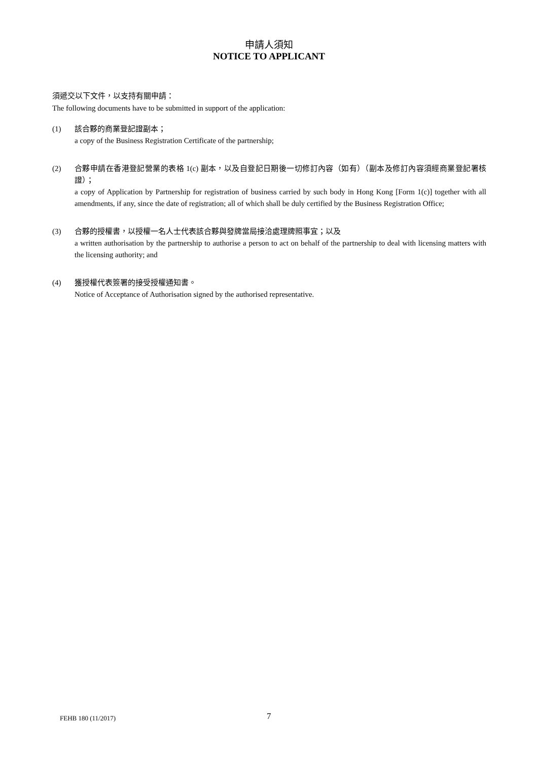申請人須知
NOTICE TO APPLICANT
須遞交以下文件，以支持有關申請：
The following documents have to be submitted in support of the application:
(1) 該合夥的商業登記證副本；
a copy of the Business Registration Certificate of the partnership;
(2) 合夥申請在香港登記營業的表格 1(c) 副本，以及自登記日期後一切修訂內容（如有）（副本及修訂內容須經商業登記署核證）；
a copy of Application by Partnership for registration of business carried by such body in Hong Kong [Form 1(c)] together with all amendments, if any, since the date of registration; all of which shall be duly certified by the Business Registration Office;
(3) 合夥的授權書，以授權一名人士代表該合夥與發牌當局接洽處理牌照事宜；以及
a written authorisation by the partnership to authorise a person to act on behalf of the partnership to deal with licensing matters with the licensing authority; and
(4) 獲授權代表簽署的接受授權通知書。
Notice of Acceptance of Authorisation signed by the authorised representative.
FEHB 180 (11/2017) 7